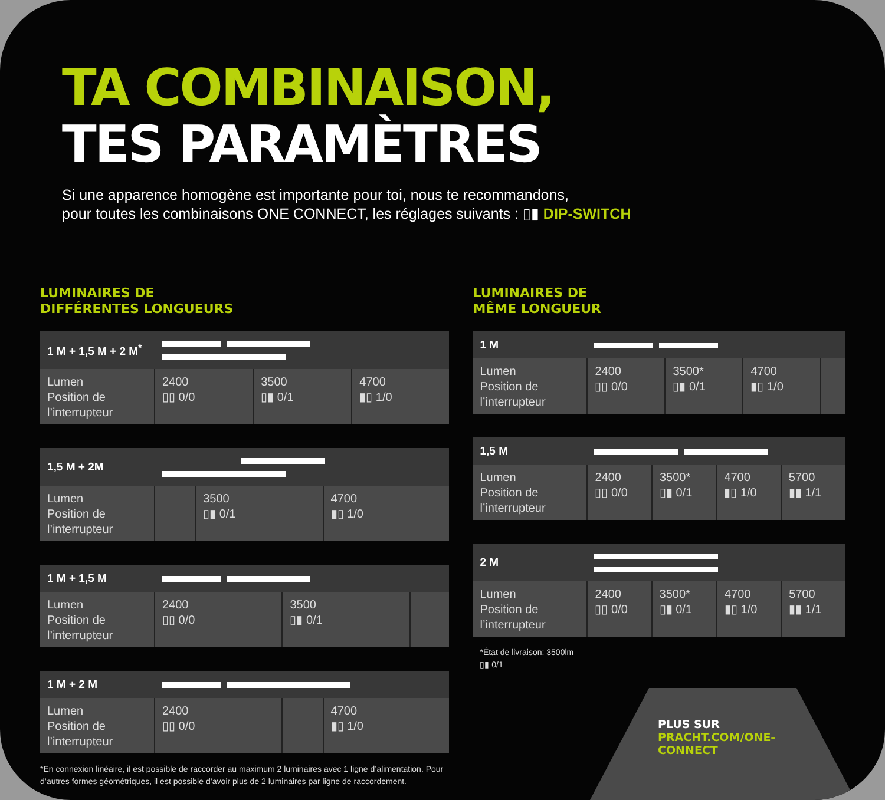TA COMBINAISON,
TES PARAMÈTRES
Si une apparence homogène est importante pour toi, nous te recommandons,
pour toutes les combinaisons ONE CONNECT, les réglages suivants : ▯▮ DIP-SWITCH
LUMINAIRES DE
DIFFÉRENTES LONGUEURS
| 1 M + 1,5 M + 2 M<sup>*</sup> | | | |
| --- | --- | --- | --- |
| Lumen Position de l’interrupteur | 2400 ▯▯ 0/0 | 3500 ▯▮ 0/1 | 4700 ▮▯ 1/0 |
| 1,5 M + 2M | | | |
| --- | --- | --- | --- |
| Lumen Position de l’interrupteur | | 3500 ▯▮ 0/1 | 4700 ▮▯ 1/0 |
| 1 M + 1,5 M | | | |
| --- | --- | --- | --- |
| Lumen Position de l’interrupteur | 2400 ▯▯ 0/0 | 3500 ▯▮ 0/1 | |
| 1 M + 2 M | | | |
| --- | --- | --- | --- |
| Lumen Position de l’interrupteur | 2400 ▯▯ 0/0 | | 4700 ▮▯ 1/0 |
*En connexion linéaire, il est possible de raccorder au maximum 2 luminaires avec 1 ligne d’alimentation. Pour d’autres formes géométriques, il est possible d’avoir plus de 2 luminaires par ligne de raccordement.
LUMINAIRES DE
MÊME LONGUEUR
| 1 M | | | | |
| --- | --- | --- | --- | --- |
| Lumen Position de l’interrupteur | 2400 ▯▯ 0/0 | 3500* ▯▮ 0/1 | 4700 ▮▯ 1/0 | |
| 1,5 M | | | | |
| --- | --- | --- | --- | --- |
| Lumen Position de l’interrupteur | 2400 ▯▯ 0/0 | 3500* ▯▮ 0/1 | 4700 ▮▯ 1/0 | 5700 ▮▮ 1/1 |
| 2 M | | | | |
| --- | --- | --- | --- | --- |
| Lumen Position de l’interrupteur | 2400 ▯▯ 0/0 | 3500* ▯▮ 0/1 | 4700 ▮▯ 1/0 | 5700 ▮▮ 1/1 |
*État de livraison: 3500lm
▯▮ 0/1
PLUS SUR
PRACHT.COM/ONE-
CONNECT